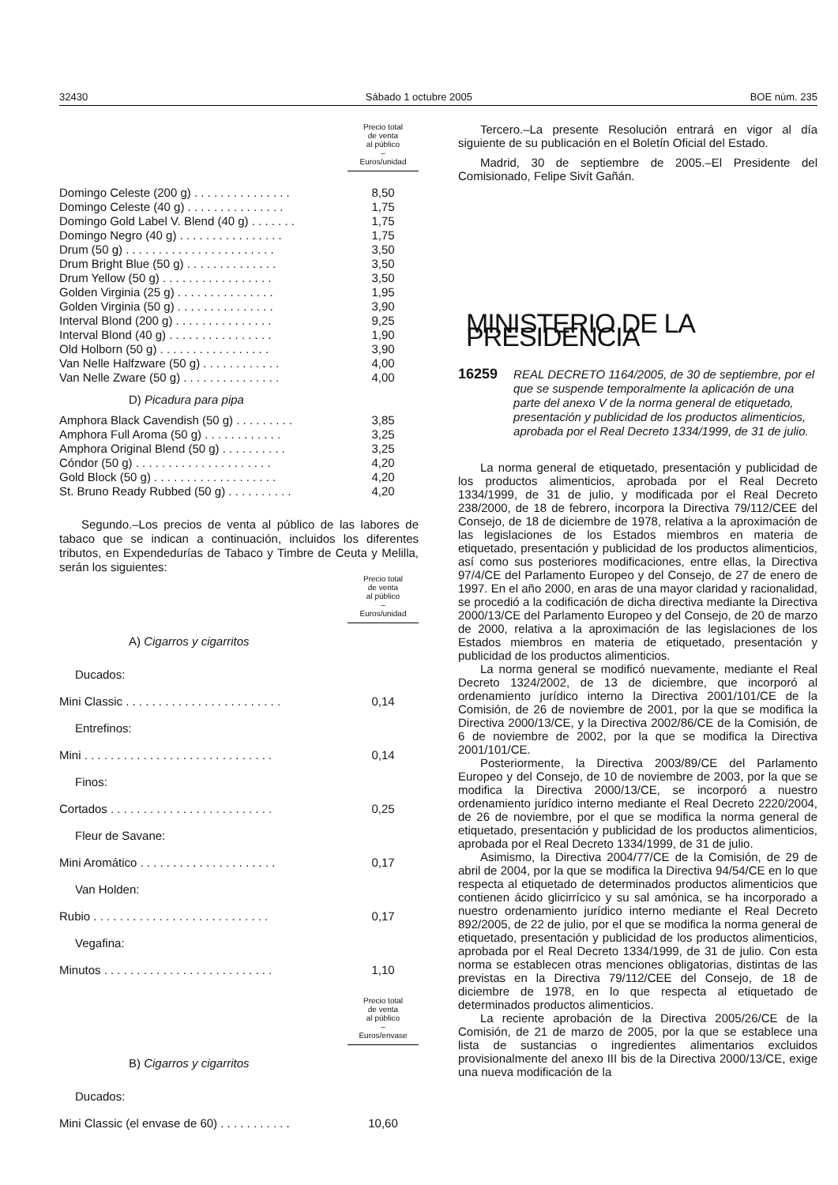32430 Sábado 1 octubre 2005 BOE núm. 235
| | Precio total de venta al público – Euros/unidad |
| Domingo Celeste (200 g) . . . . . . . . . . . . . . . | 8,50 |
| Domingo Celeste (40 g) . . . . . . . . . . . . . . . | 1,75 |
| Domingo Gold Label V. Blend (40 g) . . . . . . . | 1,75 |
| Domingo Negro (40 g) . . . . . . . . . . . . . . . . | 1,75 |
| Drum (50 g) . . . . . . . . . . . . . . . . . . . . . . . | 3,50 |
| Drum Bright Blue (50 g) . . . . . . . . . . . . . . | 3,50 |
| Drum Yellow (50 g) . . . . . . . . . . . . . . . . . | 3,50 |
| Golden Virginia (25 g) . . . . . . . . . . . . . . . | 1,95 |
| Golden Virginia (50 g) . . . . . . . . . . . . . . . | 3,90 |
| Interval Blond (200 g) . . . . . . . . . . . . . . . | 9,25 |
| Interval Blond (40 g) . . . . . . . . . . . . . . . . | 1,90 |
| Old Holborn (50 g) . . . . . . . . . . . . . . . . . | 3,90 |
| Van Nelle Halfzware (50 g) . . . . . . . . . . . . | 4,00 |
| Van Nelle Zware (50 g) . . . . . . . . . . . . . . . | 4,00 |
| D) Picadura para pipa | |
| Amphora Black Cavendish (50 g) . . . . . . . . . | 3,85 |
| Amphora Full Aroma (50 g) . . . . . . . . . . . . | 3,25 |
| Amphora Original Blend (50 g) . . . . . . . . . . | 3,25 |
| Cóndor (50 g) . . . . . . . . . . . . . . . . . . . . . | 4,20 |
| Gold Block (50 g) . . . . . . . . . . . . . . . . . . . | 4,20 |
| St. Bruno Ready Rubbed (50 g) . . . . . . . . . . | 4,20 |
Segundo.–Los precios de venta al público de las labores de tabaco que se indican a continuación, incluidos los diferentes tributos, en Expendedurías de Tabaco y Timbre de Ceuta y Melilla, serán los siguientes:
| | Precio total de venta al público – Euros/unidad |
| A) Cigarros y cigarritos | |
| Ducados: | |
| Mini Classic . . . . . . . . . . . . . . . . . . . . . . . . | 0,14 |
| Entrefinos: | |
| Mini . . . . . . . . . . . . . . . . . . . . . . . . . . . . . | 0,14 |
| Finos: | |
| Cortados . . . . . . . . . . . . . . . . . . . . . . . . . | 0,25 |
| Fleur de Savane: | |
| Mini Aromático . . . . . . . . . . . . . . . . . . . . . | 0,17 |
| Van Holden: | |
| Rubio . . . . . . . . . . . . . . . . . . . . . . . . . . . | 0,17 |
| Vegafina: | |
| Minutos . . . . . . . . . . . . . . . . . . . . . . . . . . | 1,10 |
| | Precio total de venta al público – Euros/envase |
| B) Cigarros y cigarritos | |
| Ducados: | |
| Mini Classic (el envase de 60) . . . . . . . . . . . | 10,60 |
Tercero.–La presente Resolución entrará en vigor al día siguiente de su publicación en el Boletín Oficial del Estado.
Madrid, 30 de septiembre de 2005.–El Presidente del Comisionado, Felipe Sivít Gañán.
MINISTERIO DE LA PRESIDENCIA
16259 REAL DECRETO 1164/2005, de 30 de septiembre, por el que se suspende temporalmente la aplicación de una parte del anexo V de la norma general de etiquetado, presentación y publicidad de los productos alimenticios, aprobada por el Real Decreto 1334/1999, de 31 de julio.
La norma general de etiquetado, presentación y publicidad de los productos alimenticios, aprobada por el Real Decreto 1334/1999, de 31 de julio, y modificada por el Real Decreto 238/2000, de 18 de febrero, incorpora la Directiva 79/112/CEE del Consejo, de 18 de diciembre de 1978, relativa a la aproximación de las legislaciones de los Estados miembros en materia de etiquetado, presentación y publicidad de los productos alimenticios, así como sus posteriores modificaciones, entre ellas, la Directiva 97/4/CE del Parlamento Europeo y del Consejo, de 27 de enero de 1997. En el año 2000, en aras de una mayor claridad y racionalidad, se procedió a la codificación de dicha directiva mediante la Directiva 2000/13/CE del Parlamento Europeo y del Consejo, de 20 de marzo de 2000, relativa a la aproximación de las legislaciones de los Estados miembros en materia de etiquetado, presentación y publicidad de los productos alimenticios.
La norma general se modificó nuevamente, mediante el Real Decreto 1324/2002, de 13 de diciembre, que incorporó al ordenamiento jurídico interno la Directiva 2001/101/CE de la Comisión, de 26 de noviembre de 2001, por la que se modifica la Directiva 2000/13/CE, y la Directiva 2002/86/CE de la Comisión, de 6 de noviembre de 2002, por la que se modifica la Directiva 2001/101/CE.
Posteriormente, la Directiva 2003/89/CE del Parlamento Europeo y del Consejo, de 10 de noviembre de 2003, por la que se modifica la Directiva 2000/13/CE, se incorporó a nuestro ordenamiento jurídico interno mediante el Real Decreto 2220/2004, de 26 de noviembre, por el que se modifica la norma general de etiquetado, presentación y publicidad de los productos alimenticios, aprobada por el Real Decreto 1334/1999, de 31 de julio.
Asimismo, la Directiva 2004/77/CE de la Comisión, de 29 de abril de 2004, por la que se modifica la Directiva 94/54/CE en lo que respecta al etiquetado de determinados productos alimenticios que contienen ácido glicirrícico y su sal amónica, se ha incorporado a nuestro ordenamiento jurídico interno mediante el Real Decreto 892/2005, de 22 de julio, por el que se modifica la norma general de etiquetado, presentación y publicidad de los productos alimenticios, aprobada por el Real Decreto 1334/1999, de 31 de julio. Con esta norma se establecen otras menciones obligatorias, distintas de las previstas en la Directiva 79/112/CEE del Consejo, de 18 de diciembre de 1978, en lo que respecta al etiquetado de determinados productos alimenticios.
La reciente aprobación de la Directiva 2005/26/CE de la Comisión, de 21 de marzo de 2005, por la que se establece una lista de sustancias o ingredientes alimentarios excluidos provisionalmente del anexo III bis de la Directiva 2000/13/CE, exige una nueva modificación de la